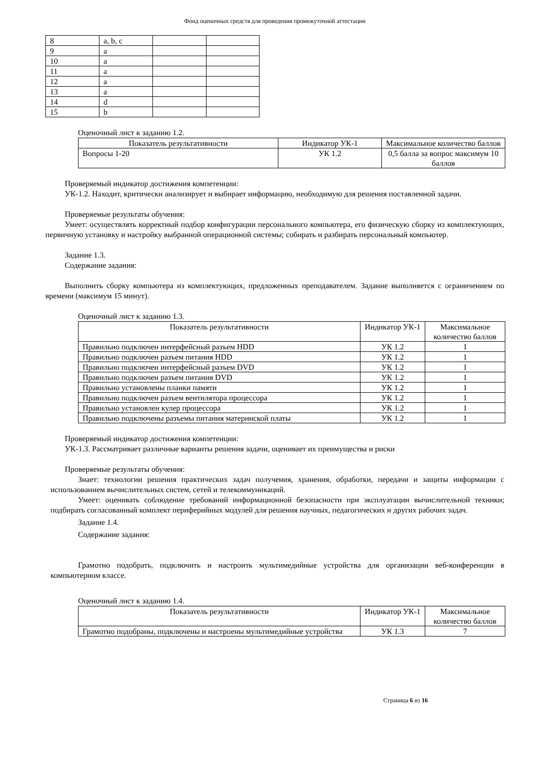Фонд оценочных средств для проведения промежуточной аттестации
| 8 | a, b, c | | |
| 9 | a | | |
| 10 | a | | |
| 11 | a | | |
| 12 | a | | |
| 13 | a | | |
| 14 | d | | |
| 15 | b | | |
Оценочный лист к заданию 1.2.
| Показатель результативности | Индикатор УК-1 | Максимальное количество баллов |
| --- | --- | --- |
| Вопросы 1-20 | УК 1.2 | 0,5 балла за вопрос максимум 10 баллов |
Проверяемый индикатор достижения компетенции:
УК-1.2. Находит, критически анализирует и выбирает информацию, необходимую для решения поставленной задачи.
Проверяемые результаты обучения:
Умеет: осуществлять корректный подбор конфигурации персонального компьютера, его физическую сборку из комплектующих, первичную установку и настройку выбранной операционной системы; собирать и разбирать персональный компьютер.
Задание 1.3.
Содержание задания:
Выполнить сборку компьютера из комплектующих, предложенных преподавателем. Задание выполняется с ограничением по времени (максимум 15 минут).
Оценочный лист к заданию 1.3.
| Показатель результативности | Индикатор УК-1 | Максимальное количество баллов |
| --- | --- | --- |
| Правильно подключен интерфейсный разъем HDD | УК 1.2 | 1 |
| Правильно подключен разъем питания HDD | УК 1.2 | 1 |
| Правильно подключен интерфейсный разъем DVD | УК 1.2 | 1 |
| Правильно подключен разъем питания DVD | УК 1.2 | 1 |
| Правильно установлены планки памяти | УК 1.2 | 1 |
| Правильно подключен разъем вентилятора процессора | УК 1.2 | 1 |
| Правильно установлен кулер процессора | УК 1.2 | 1 |
| Правильно подключены разъемы питания материнской платы | УК 1.2 | 1 |
Проверяемый индикатор достижения компетенции:
УК-1.3. Рассматривает различные варианты решения задачи, оценивает их преимущества и риски
Проверяемые результаты обучения:
Знает: технологии решения практических задач получения, хранения, обработки, передачи и защиты информации с использованием вычислительных систем, сетей и телекоммуникаций.
Умеет: оценивать соблюдение требований информационной безопасности при эксплуатации вычислительной техники; подбирать согласованный комплект периферийных модулей для решения научных, педагогических и других рабочих задач.
Задание 1.4.
Содержание задания:
Грамотно подобрать, подключить и настроить мультимедийные устройства для организации веб-конференции в компьютерном классе.
Оценочный лист к заданию 1.4.
| Показатель результативности | Индикатор УК-1 | Максимальное количество баллов |
| --- | --- | --- |
| Грамотно подобраны, подключены и настроены мультимедийные устройства | УК 1.3 | 7 |
Страница 6 из 16